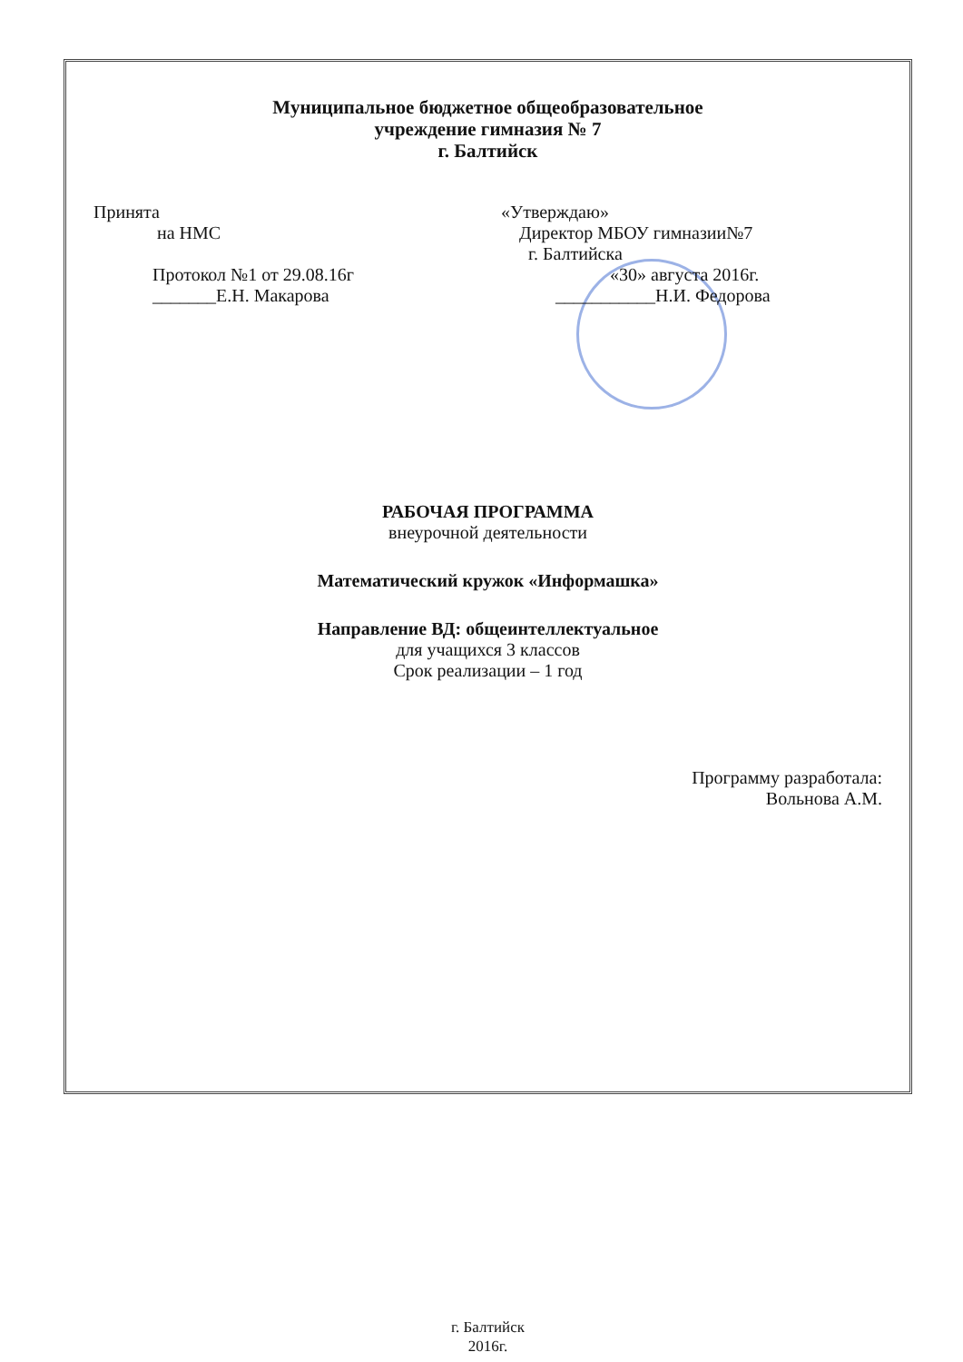Муниципальное бюджетное общеобразовательное
учреждение гимназия № 7
г. Балтийск
Принята
на НМС
Протокол №1 от 29.08.16г
_______Е.Н. Макарова
«Утверждаю»
Директор МБОУ гимназии№7
г. Балтийска
«30» августа 2016г.
___________Н.И. Федорова
РАБОЧАЯ ПРОГРАММА
внеурочной деятельности
Математический кружок «Информашка»
Направление ВД: общеинтеллектуальное
для учащихся 3 классов
Срок реализации – 1 год
Программу разработала:
Вольнова А.М.
г. Балтийск
2016г.